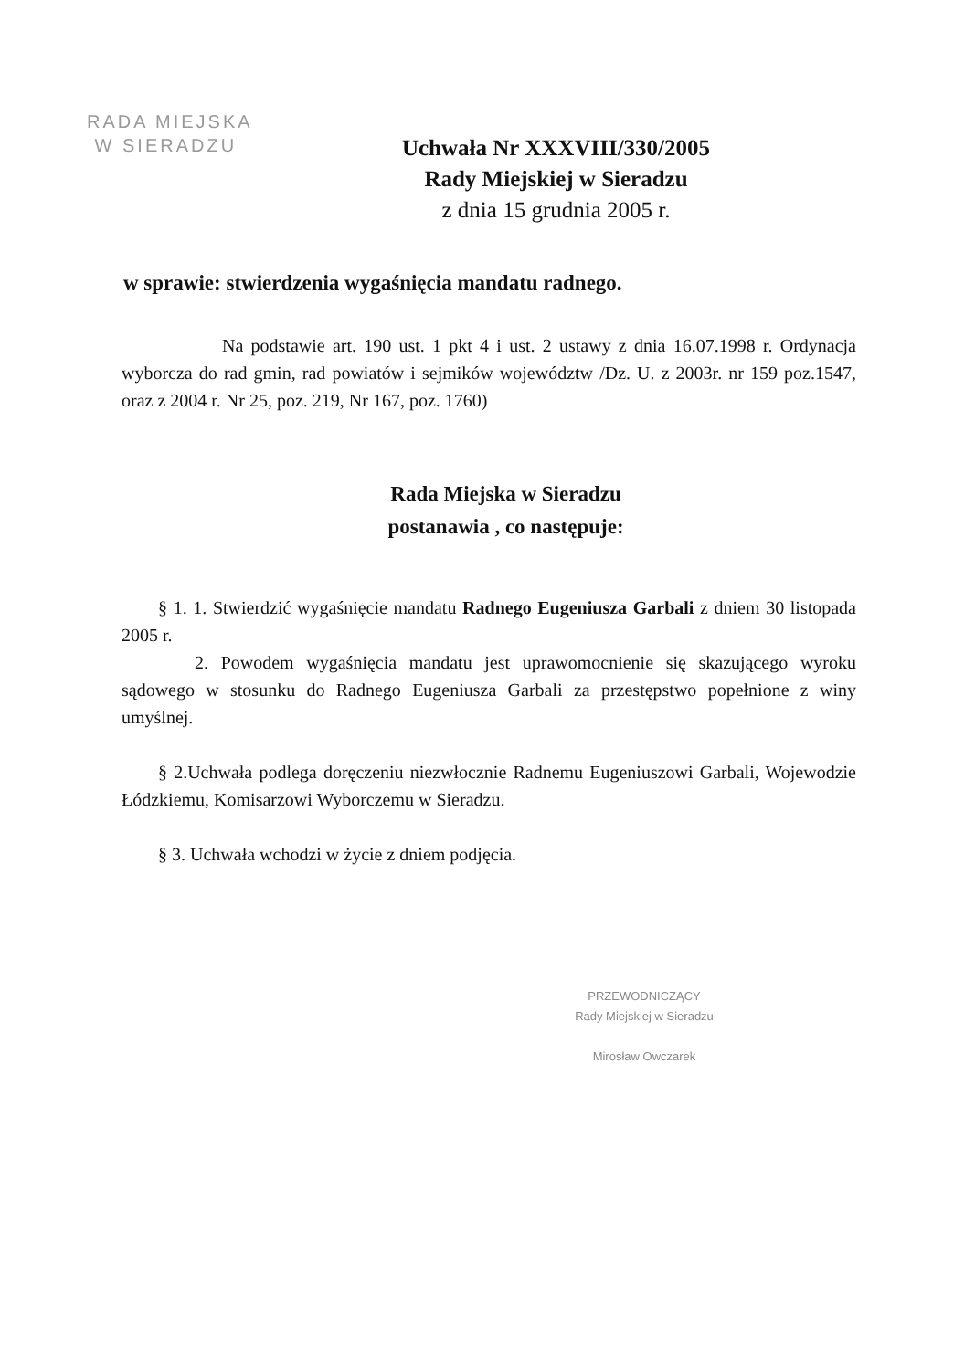RADA MIEJSKA
W SIERADZU
Uchwała Nr XXXVIII/330/2005
Rady Miejskiej w Sieradzu
z dnia 15 grudnia 2005 r.
w sprawie: stwierdzenia wygaśnięcia mandatu radnego.
Na podstawie art. 190 ust. 1 pkt 4 i ust. 2 ustawy z dnia 16.07.1998 r. Ordynacja wyborcza do rad gmin, rad powiatów i sejmików województw /Dz. U. z 2003r. nr 159 poz.1547, oraz z 2004 r. Nr 25, poz. 219, Nr 167, poz. 1760)
Rada Miejska w Sieradzu
postanawia , co następuje:
§ 1. 1. Stwierdzić wygaśnięcie mandatu Radnego Eugeniusza Garbali z dniem 30 listopada 2005 r.
2. Powodem wygaśnięcia mandatu jest uprawomocnienie się skazującego wyroku sądowego w stosunku do Radnego Eugeniusza Garbali za przestępstwo popełnione z winy umyślnej.
§ 2.Uchwała podlega doręczeniu niezwłocznie Radnemu Eugeniuszowi Garbali, Wojewodzie Łódzkiemu, Komisarzowi Wyborczemu w Sieradzu.
§ 3. Uchwała wchodzi w życie z dniem podjęcia.
PRZEWODNICZĄCY
Rady Miejskiej w Sieradzu
Mirosław Owczarek